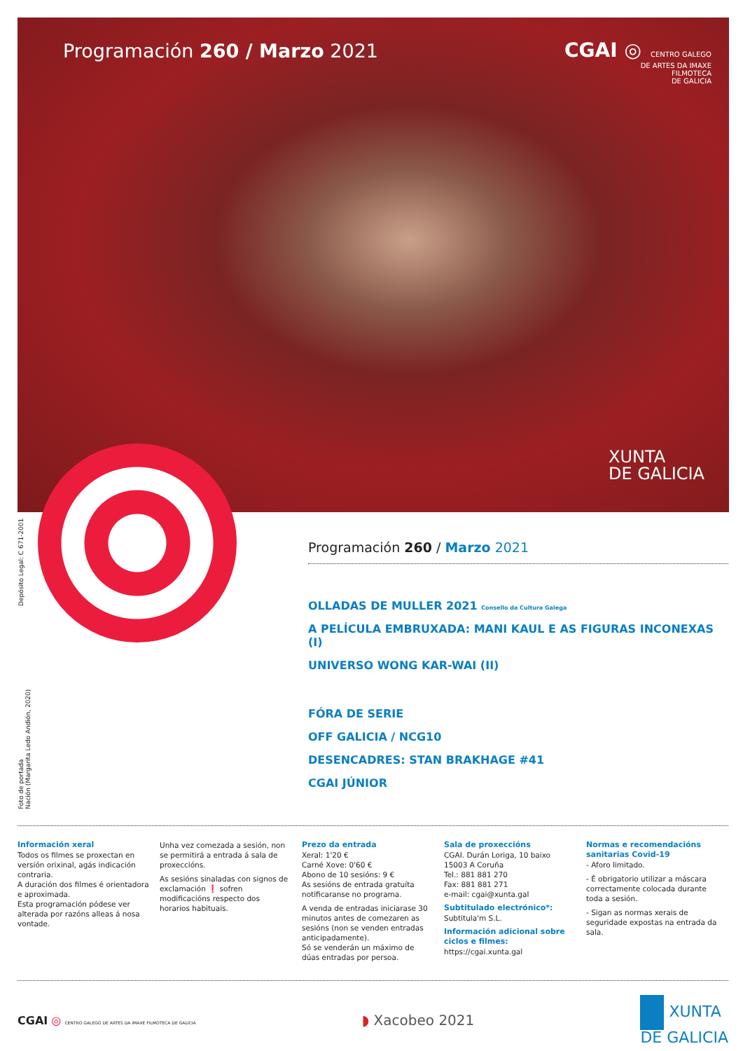Programación 260 / Marzo 2021
CGAI ◎ CENTRO GALEGO
DE ARTES DA IMAXE
FILMOTECA
DE GALICIA
XUNTA
DE GALICIA
Depósito Legal: C 671-2001
Foto de portada
Nación (Margarita Ledo Andión, 2020)
Programación 260 / Marzo 2021
OLLADAS DE MULLER 2021 Consello da Cultura Galega
A PELÍCULA EMBRUXADA: MANI KAUL E AS FIGURAS INCONEXAS (I)
UNIVERSO WONG KAR-WAI (II)
FÓRA DE SERIE
OFF GALICIA / NCG10
DESENCADRES: STAN BRAKHAGE #41
CGAI JÚNIOR
Información xeral
Todos os filmes se proxectan en versión orixinal, agás indicación contraria.
A duración dos filmes é orientadora e aproximada.
Esta programación pódese ver alterada por razóns alleas á nosa vontade.
Unha vez comezada a sesión, non se permitirá a entrada á sala de proxeccións.
As sesións sinaladas con signos de exclamación ❗ sofren modificacións respecto dos horarios habituais.
Prezo da entrada
Xeral: 1'20 €
Carné Xove: 0'60 €
Abono de 10 sesións: 9 €
As sesións de entrada gratuíta notificaranse no programa.
A venda de entradas iniciarase 30 minutos antes de comezaren as sesións (non se venden entradas anticipadamente).
Só se venderán un máximo de dúas entradas por persoa.
Sala de proxeccións
CGAI. Durán Loriga, 10 baixo
15003 A Coruña
Tel.: 881 881 270
Fax: 881 881 271
e-mail: cgai@xunta.gal
Subtitulado electrónico*:
Subtitula'm S.L.
Información adicional sobre ciclos e filmes:
https://cgai.xunta.gal
Normas e recomendacións sanitarias Covid-19
- Aforo limitado.
- É obrigatorio utilizar a máscara correctamente colocada durante toda a sesión.
- Sigan as normas xerais de seguridade expostas na entrada da sala.
CGAI ◎ CENTRO GALEGO DE ARTES DA IMAXE FILMOTECA DE GALICIA
◗ Xacobeo 2021
XUNTA
DE GALICIA